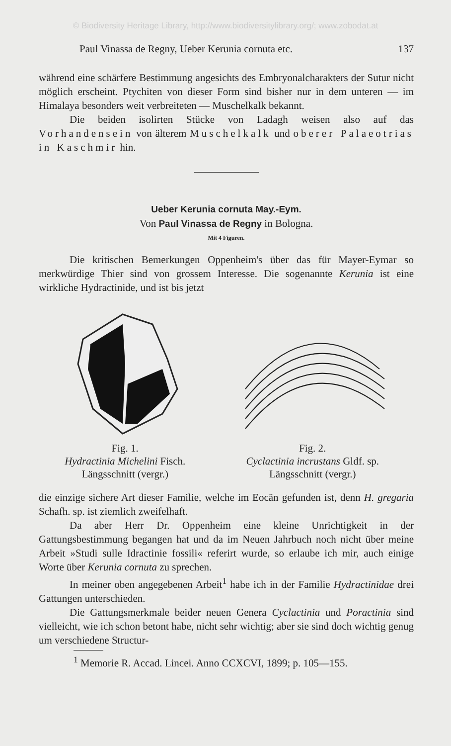© Biodiversity Heritage Library, http://www.biodiversitylibrary.org/; www.zobodat.at
Paul Vinassa de Regny, Ueber Kerunia cornuta etc. 137
während eine schärfere Bestimmung angesichts des Embryonalcharakters der Sutur nicht möglich erscheint. Ptychiten von dieser Form sind bisher nur in dem unteren — im Himalaya besonders weit verbreiteten — Muschelkalk bekannt.
Die beiden isolirten Stücke von Ladagh weisen also auf das Vorhandensein von älterem Muschelkalk und oberer Palaeotrias in Kaschmir hin.
Ueber Kerunia cornuta May.-Eym.
Von Paul Vinassa de Regny in Bologna.
Mit 4 Figuren.
Die kritischen Bemerkungen Oppenheim's über das für Mayer-Eymar so merkwürdige Thier sind von grossem Interesse. Die sogenannte Kerunia ist eine wirkliche Hydractinide, und ist bis jetzt
Fig. 1.
Hydractinia Michelini Fisch.
Längsschnitt (vergr.)
Fig. 2.
Cyclactinia incrustans Gldf. sp.
Längsschnitt (vergr.)
die einzige sichere Art dieser Familie, welche im Eocän gefunden ist, denn H. gregaria Schafh. sp. ist ziemlich zweifelhaft.
Da aber Herr Dr. Oppenheim eine kleine Unrichtigkeit in der Gattungsbestimmung begangen hat und da im Neuen Jahrbuch noch nicht über meine Arbeit »Studi sulle Idractinie fossili« referirt wurde, so erlaube ich mir, auch einige Worte über Kerunia cornuta zu sprechen.
In meiner oben angegebenen Arbeit<sup>1</sup> habe ich in der Familie Hydractinidae drei Gattungen unterschieden.
Die Gattungsmerkmale beider neuen Genera Cyclactinia und Poractinia sind vielleicht, wie ich schon betont habe, nicht sehr wichtig; aber sie sind doch wichtig genug um verschiedene Structur-
<sup>1</sup> Memorie R. Accad. Lincei. Anno CCXCVI, 1899; p. 105—155.